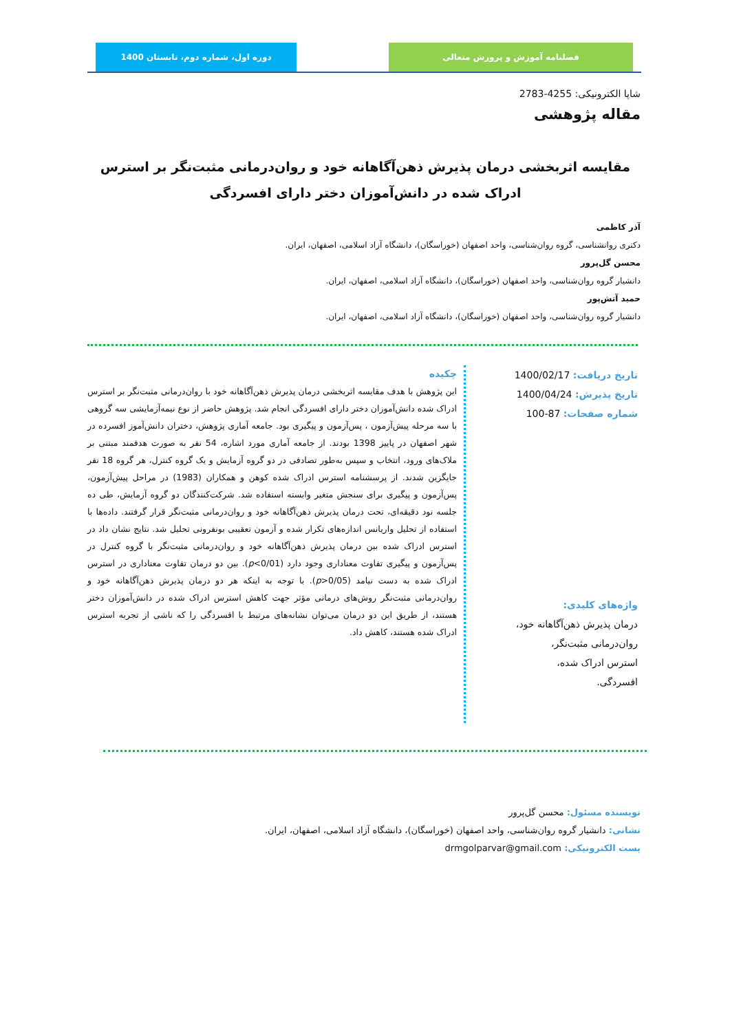فصلنامه آموزش و پرورش متعالی دوره اول، شماره دوم، تابستان 1400
شاپا الکترونیکی: 4255-2783
مقاله پژوهشی
مقایسه اثربخشی درمان پذیرش ذهن‌آگاهانه خود و روان‌درمانی مثبت‌نگر بر استرس ادراک شده در دانش‌آموزان دختر دارای افسردگی
آذر کاظمی
دکتری روانشناسی، گروه روان‌شناسی، واحد اصفهان (خوراسگان)، دانشگاه آزاد اسلامی، اصفهان، ایران.
محسن گل‌پرور
دانشیار گروه روان‌شناسی، واحد اصفهان (خوراسگان)، دانشگاه آزاد اسلامی، اصفهان، ایران.
حمید آتش‌پور
دانشیار گروه روان‌شناسی، واحد اصفهان (خوراسگان)، دانشگاه آزاد اسلامی، اصفهان، ایران.
تاریخ دریافت: 1400/02/17
تاریخ پذیرش: 1400/04/24
شماره صفحات: 87-100
واژه‌های کلیدی:
درمان پذیرش ذهن‌آگاهانه خود،
روان‌درمانی مثبت‌نگر،
استرس ادراک شده،
افسردگی.
چکیده
این پژوهش با هدف مقایسه اثربخشی درمان پذیرش ذهن‌آگاهانه خود با روان‌درمانی مثبت‌نگر بر استرس ادراک شده دانش‌آموزان دختر دارای افسردگی انجام شد. پژوهش حاضر از نوع نیمه‌آزمایشی سه گروهی با سه مرحله پیش‌آزمون ، پس‌آزمون و پیگیری بود. جامعه آماری پژوهش، دختران دانش‌آموز افسرده در شهر اصفهان در پاییز 1398 بودند. از جامعه آماری مورد اشاره، 54 نفر به صورت هدفمند مبتنی بر ملاک‌های ورود، انتخاب و سپس به‌طور تصادفی در دو گروه آزمایش و یک گروه کنترل، هر گروه 18 نفر جایگزین شدند. از پرسشنامه استرس ادراک شده کوهن و همکاران (1983) در مراحل پیش‌آزمون، پس‌آزمون و پیگیری برای سنجش متغیر وابسته استفاده شد. شرکت‌کنندگان دو گروه آزمایش، طی ده جلسه نود دقیقه‌ای، تحت درمان پذیرش ذهن‌آگاهانه خود و روان‌درمانی مثبت‌نگر قرار گرفتند. داده‌ها با استفاده از تحلیل واریانس اندازه‌های تکرار شده و آزمون تعقیبی بونفرونی تحلیل شد. نتایج نشان داد در استرس ادراک شده بین درمان پذیرش ذهن‌آگاهانه خود و روان‌درمانی مثبت‌نگر با گروه کنترل در پس‌آزمون و پیگیری تفاوت معناداری وجود دارد (p<0/01). بین دو درمان تفاوت معناداری در استرس ادراک شده به دست نیامد (p>0/05). با توجه به اینکه هر دو درمان پذیرش ذهن‌آگاهانه خود و روان‌درمانی مثبت‌نگر روش‌های درمانی مؤثر جهت کاهش استرس ادراک شده در دانش‌آموزان دختر هستند، از طریق این دو درمان می‌توان نشانه‌های مرتبط با افسردگی را که ناشی از تجربه استرس ادراک شده هستند، کاهش داد.
نویسنده مسئول: محسن گل‌پرور
نشانی: دانشیار گروه روان‌شناسی، واحد اصفهان (خوراسگان)، دانشگاه آزاد اسلامی، اصفهان، ایران.
پست الکترونیکی: drmgolparvar@gmail.com